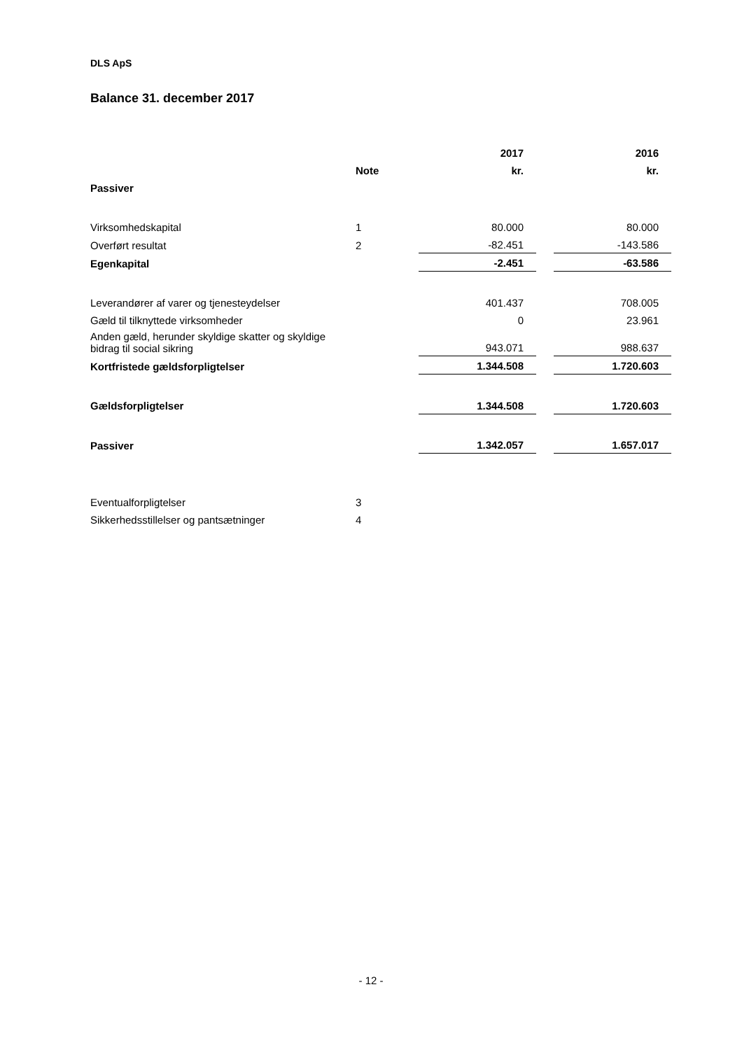DLS ApS
Balance 31. december 2017
| | | 2017 | | 2016 |
| --- | --- | --- | --- | --- |
| | Note | kr. | | kr. |
| Passiver | | | | |
| Virksomhedskapital | 1 | 80.000 | | 80.000 |
| Overført resultat | 2 | -82.451 | | -143.586 |
| Egenkapital | | -2.451 | | -63.586 |
| Leverandører af varer og tjenesteydelser | | 401.437 | | 708.005 |
| Gæld til tilknyttede virksomheder | | 0 | | 23.961 |
| Anden gæld, herunder skyldige skatter og skyldige bidrag til social sikring | | 943.071 | | 988.637 |
| Kortfristede gældsforpligtelser | | 1.344.508 | | 1.720.603 |
| Gældsforpligtelser | | 1.344.508 | | 1.720.603 |
| Passiver | | 1.342.057 | | 1.657.017 |
| Eventualforpligtelser | 3 | | | |
| Sikkerhedsstillelser og pantsætninger | 4 | | | |
- 12 -